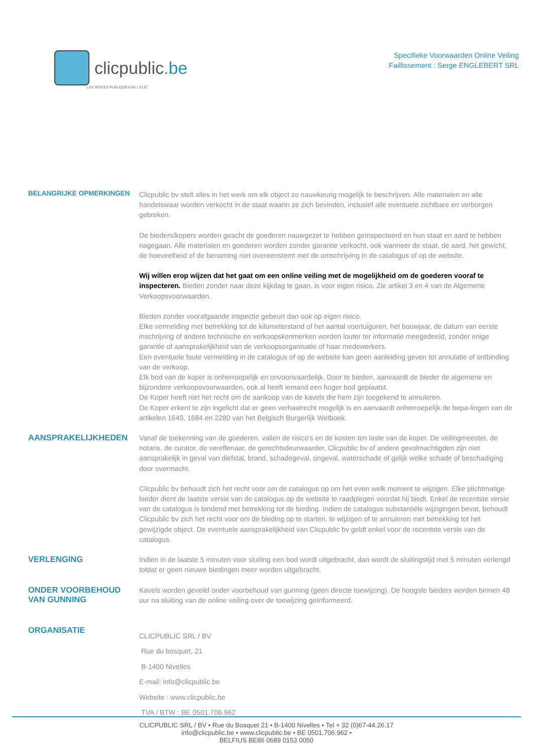clicpublic.be
LES VENTES PUBLIQUES EN 1 CLIC
Specifieke Voorwaarden Online Veiling
Faillissement : Serge ENGLEBERT SRL
BELANGRIJKE OPMERKINGEN
Clicpublic bv stelt alles in het werk om elk object zo nauwkeurig mogelijk te beschrijven. Alle materialen en alle handelswaar worden verkocht in de staat waarin ze zich bevinden, inclusief alle eventuele zichtbare en verborgen gebreken.
De bieders/kopers worden geacht de goederen nauwgezet te hebben geïnspecteerd en hun staat en aard te hebben nagegaan. Alle materialen en goederen worden zonder garantie verkocht, ook wanneer de staat, de aard, het gewicht, de hoeveelheid of de benaming niet overeenstemt met de omschrijving in de catalogus of op de website.
Wij willen erop wijzen dat het gaat om een online veiling met de mogelijkheid om de goederen vooraf te inspecteren. Bieden zonder naar deze kijkdag te gaan, is voor eigen risico. Zie artikel 3 en 4 van de Algemene Verkoopsvoorwaarden.
Bieden zonder voorafgaande inspectie gebeurt dan ook op eigen risico.
Elke vermelding met betrekking tot de kilometerstand of het aantal voertuiguren, het bouwjaar, de datum van eerste inschrijving of andere technische en verkoopskenmerken worden louter ter informatie meegedeeld, zonder enige garantie of aansprakelijkheid van de verkoopsorganisatie of haar medewerkers.
Een eventuele foute vermelding in de catalogus of op de website kan geen aanleiding geven tot annulatie of ontbinding van de verkoop.
Elk bod van de koper is onherroepelijk en onvoorwaardelijk. Door te bieden, aanvaardt de bieder de algemene en bijzondere verkoopsvoorwaarden, ook al heeft iemand een hoger bod geplaatst.
De Koper heeft niet het recht om de aankoop van de kavels die hem zijn toegekend te annuleren.
De Koper erkent te zijn ingelicht dat er geen verhaalrecht mogelijk is en aanvaardt onherroepelijk de bepa-lingen van de artikelen 1649, 1684 en 2280 van het Belgisch Burgerlijk Wetboek.
AANSPRAKELIJKHEDEN
Vanaf de toekenning van de goederen, vallen de risico's en de kosten ten laste van de koper. De veilingmeester, de notaris, de curator, de vereffenaar, de gerechtsdeurwaarder, Clicpublic bv of andere gevolmachtigden zijn niet aansprakelijk in geval van diefstal, brand, schadegeval, ongeval, waterschade of gelijk welke schade of beschadiging door overmacht.
Clicpublic bv behoudt zich het recht voor om de catalogus op om het even welk moment te wijzigen. Elke plichtmatige bieder dient de laatste versie van de catalogus op de website te raadplegen voordat hij biedt. Enkel de recentste versie van de catalogus is bindend met betrekking tot de bieding. Indien de catalogus substantiële wijzigingen bevat, behoudt Clicpublic bv zich het recht voor om de bieding op te starten, te wijzigen of te annuleren met betrekking tot het gewijzigde object. De eventuele aansprakelijkheid van Clicpublic bv geldt enkel voor de recentste versie van de catalogus.
VERLENGING
Indien in de laatste 5 minuten voor sluiting een bod wordt uitgebracht, dan wordt de sluitingstijd met 5 minuten verlengd totdat er geen nieuwe biedingen meer worden uitgebracht.
ONDER VOORBEHOUD VAN GUNNING
Kavels worden geveild onder voorbehoud van gunning (geen directe toewijzing). De hoogste bieders worden binnen 48 uur na sluiting van de online veiling over de toewijzing geïnformeerd.
ORGANISATIE
CLICPUBLIC SRL / BV
Rue du bosquet, 21
B-1400 Nivelles
E-mail: info@clicpublic.be
Website : www.clicpublic.be
TVA / BTW : BE 0501.706.962
CLICPUBLIC SRL / BV • Rue du Bosquet 21 • B-1400 Nivelles • Tel + 32 (0)67-44.26.17
info@clicpublic.be • www.clicpublic.be • BE 0501.706.962 •
BELFIUS BE86 0689 0153 0050